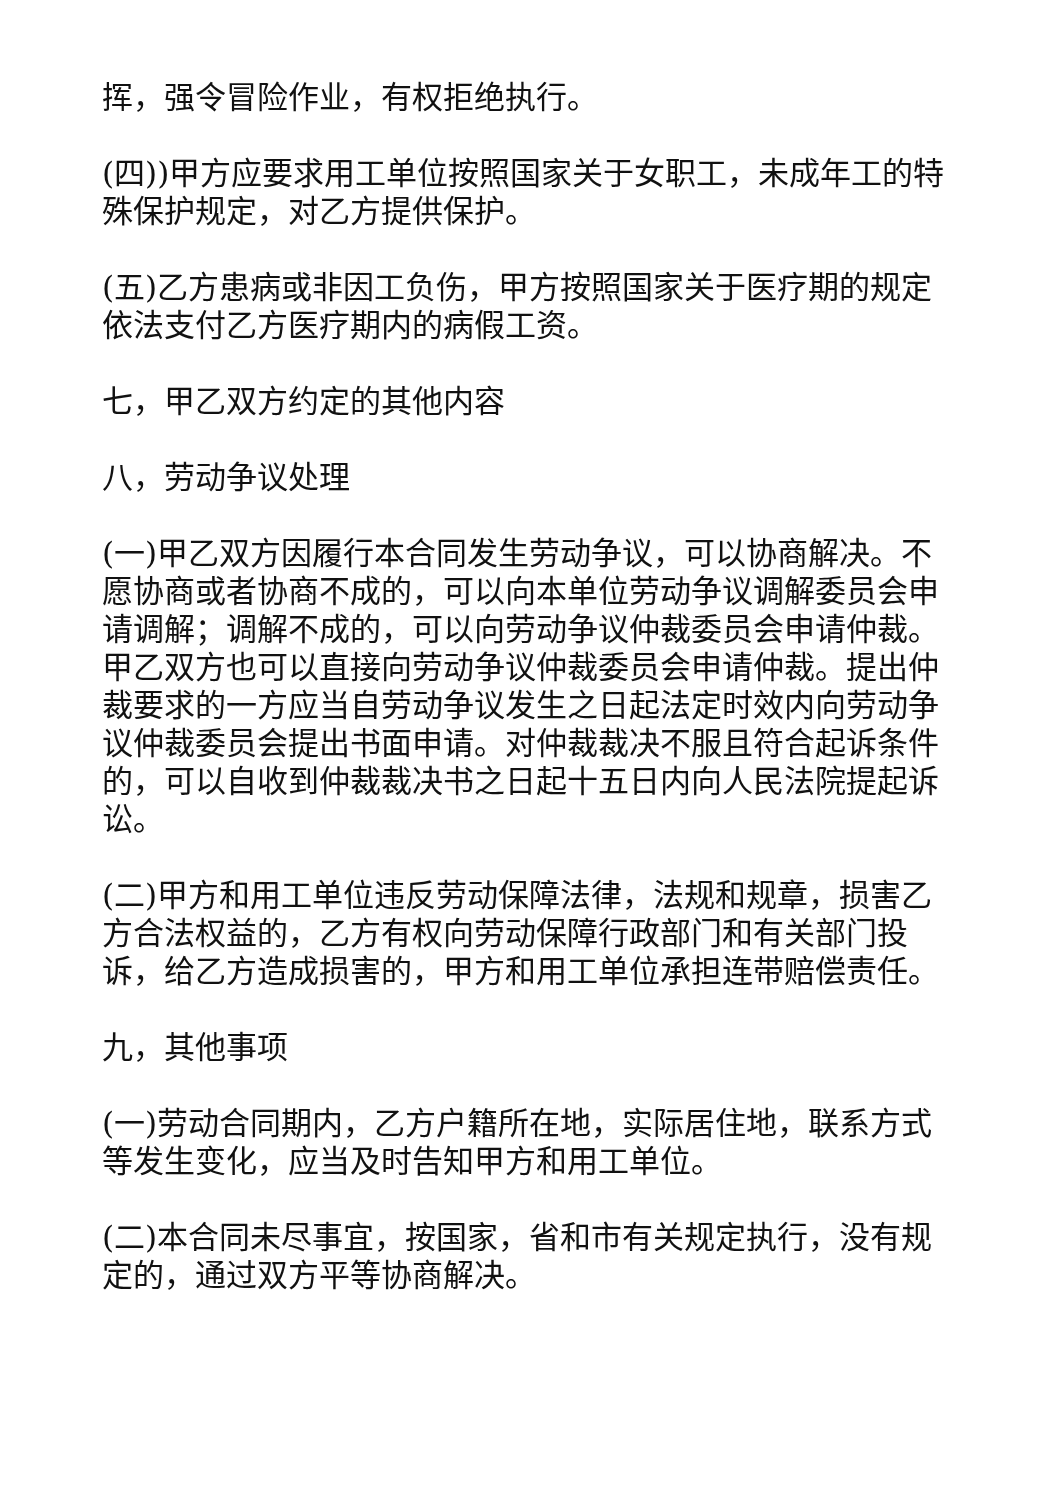挥，强令冒险作业，有权拒绝执行。
(四))甲方应要求用工单位按照国家关于女职工，未成年工的特殊保护规定，对乙方提供保护。
(五)乙方患病或非因工负伤，甲方按照国家关于医疗期的规定依法支付乙方医疗期内的病假工资。
七，甲乙双方约定的其他内容
八，劳动争议处理
(一)甲乙双方因履行本合同发生劳动争议，可以协商解决。不愿协商或者协商不成的，可以向本单位劳动争议调解委员会申请调解；调解不成的，可以向劳动争议仲裁委员会申请仲裁。甲乙双方也可以直接向劳动争议仲裁委员会申请仲裁。提出仲裁要求的一方应当自劳动争议发生之日起法定时效内向劳动争议仲裁委员会提出书面申请。对仲裁裁决不服且符合起诉条件的，可以自收到仲裁裁决书之日起十五日内向人民法院提起诉讼。
(二)甲方和用工单位违反劳动保障法律，法规和规章，损害乙方合法权益的，乙方有权向劳动保障行政部门和有关部门投诉，给乙方造成损害的，甲方和用工单位承担连带赔偿责任。
九，其他事项
(一)劳动合同期内，乙方户籍所在地，实际居住地，联系方式等发生变化，应当及时告知甲方和用工单位。
(二)本合同未尽事宜，按国家，省和市有关规定执行，没有规定的，通过双方平等协商解决。